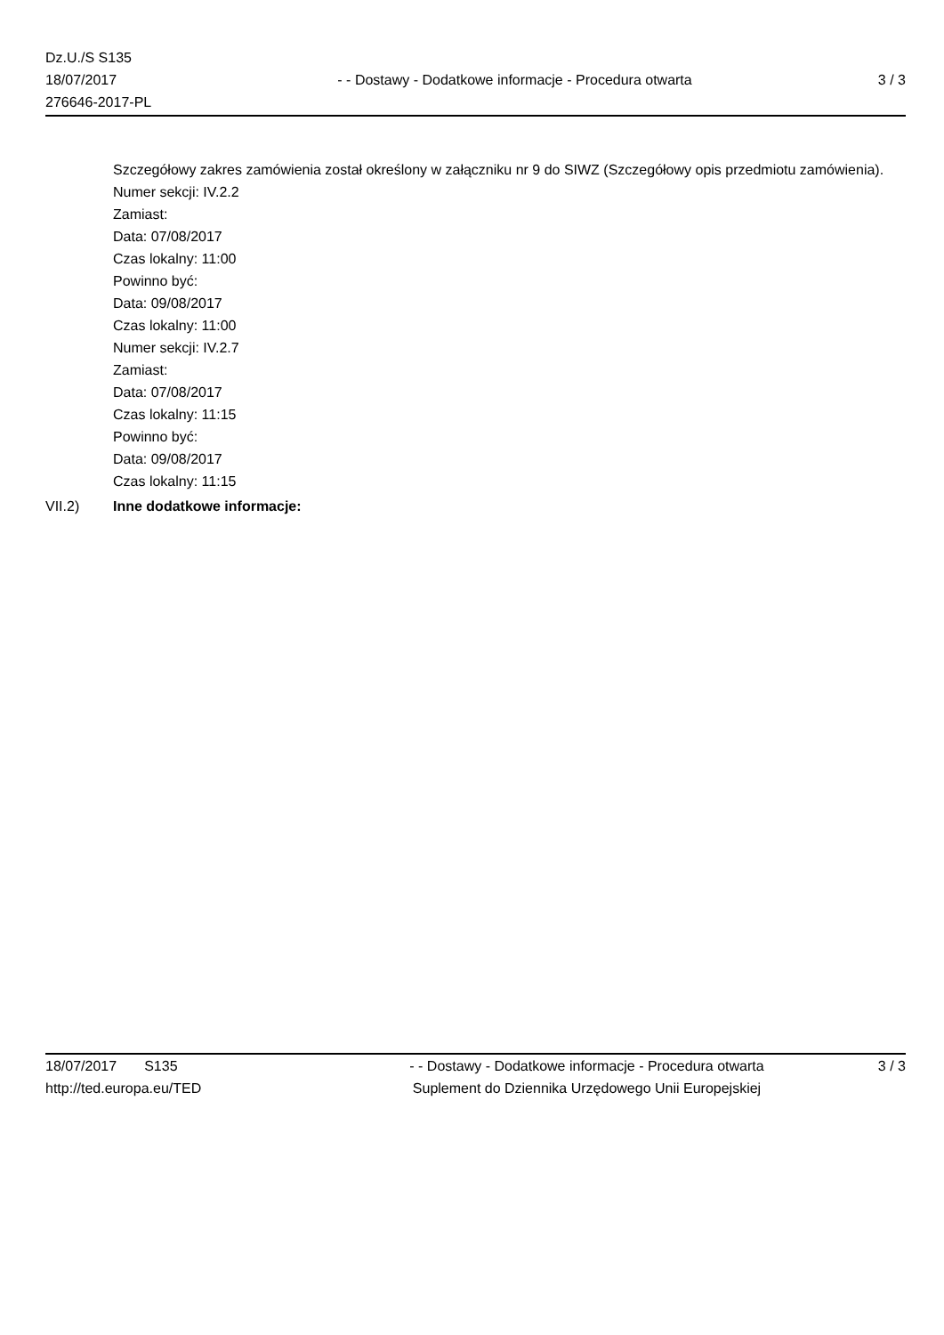Dz.U./S S135
18/07/2017
276646-2017-PL
- - Dostawy - Dodatkowe informacje - Procedura otwarta
3 / 3
Szczegółowy zakres zamówienia został określony w załączniku nr 9 do SIWZ (Szczegółowy opis przedmiotu zamówienia).
Numer sekcji: IV.2.2
Zamiast:
Data: 07/08/2017
Czas lokalny: 11:00
Powinno być:
Data: 09/08/2017
Czas lokalny: 11:00
Numer sekcji: IV.2.7
Zamiast:
Data: 07/08/2017
Czas lokalny: 11:15
Powinno być:
Data: 09/08/2017
Czas lokalny: 11:15
VII.2) Inne dodatkowe informacje:
18/07/2017 S135
http://ted.europa.eu/TED
- - Dostawy - Dodatkowe informacje - Procedura otwarta
Suplement do Dziennika Urzędowego Unii Europejskiej
3 / 3